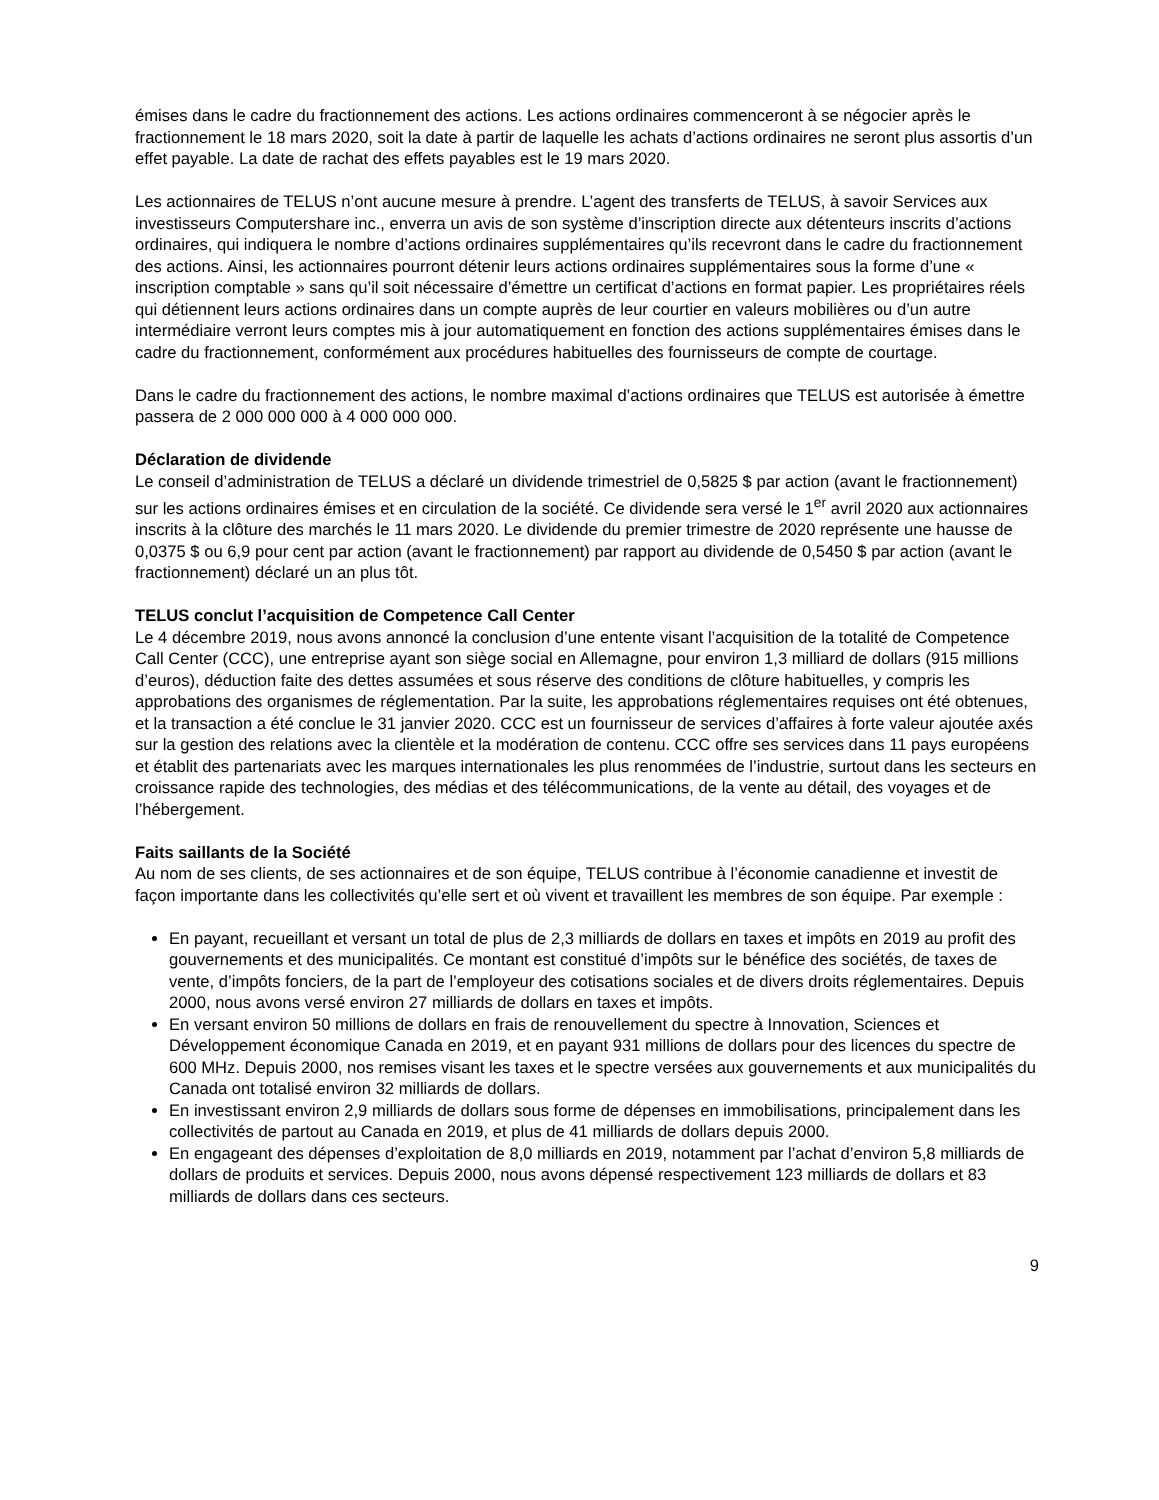émises dans le cadre du fractionnement des actions. Les actions ordinaires commenceront à se négocier après le fractionnement le 18 mars 2020, soit la date à partir de laquelle les achats d’actions ordinaires ne seront plus assortis d’un effet payable. La date de rachat des effets payables est le 19 mars 2020.
Les actionnaires de TELUS n’ont aucune mesure à prendre. L’agent des transferts de TELUS, à savoir Services aux investisseurs Computershare inc., enverra un avis de son système d’inscription directe aux détenteurs inscrits d’actions ordinaires, qui indiquera le nombre d’actions ordinaires supplémentaires qu’ils recevront dans le cadre du fractionnement des actions. Ainsi, les actionnaires pourront détenir leurs actions ordinaires supplémentaires sous la forme d’une « inscription comptable » sans qu’il soit nécessaire d’émettre un certificat d’actions en format papier. Les propriétaires réels qui détiennent leurs actions ordinaires dans un compte auprès de leur courtier en valeurs mobilières ou d’un autre intermédiaire verront leurs comptes mis à jour automatiquement en fonction des actions supplémentaires émises dans le cadre du fractionnement, conformément aux procédures habituelles des fournisseurs de compte de courtage.
Dans le cadre du fractionnement des actions, le nombre maximal d’actions ordinaires que TELUS est autorisée à émettre passera de 2 000 000 000 à 4 000 000 000.
Déclaration de dividende
Le conseil d’administration de TELUS a déclaré un dividende trimestriel de 0,5825 $ par action (avant le fractionnement) sur les actions ordinaires émises et en circulation de la société. Ce dividende sera versé le 1<sup>er</sup> avril 2020 aux actionnaires inscrits à la clôture des marchés le 11 mars 2020. Le dividende du premier trimestre de 2020 représente une hausse de 0,0375 $ ou 6,9 pour cent par action (avant le fractionnement) par rapport au dividende de 0,5450 $ par action (avant le fractionnement) déclaré un an plus tôt.
TELUS conclut l’acquisition de Competence Call Center
Le 4 décembre 2019, nous avons annoncé la conclusion d’une entente visant l’acquisition de la totalité de Competence Call Center (CCC), une entreprise ayant son siège social en Allemagne, pour environ 1,3 milliard de dollars (915 millions d’euros), déduction faite des dettes assumées et sous réserve des conditions de clôture habituelles, y compris les approbations des organismes de réglementation. Par la suite, les approbations réglementaires requises ont été obtenues, et la transaction a été conclue le 31 janvier 2020. CCC est un fournisseur de services d’affaires à forte valeur ajoutée axés sur la gestion des relations avec la clientèle et la modération de contenu. CCC offre ses services dans 11 pays européens et établit des partenariats avec les marques internationales les plus renommées de l’industrie, surtout dans les secteurs en croissance rapide des technologies, des médias et des télécommunications, de la vente au détail, des voyages et de l’hébergement.
Faits saillants de la Société
Au nom de ses clients, de ses actionnaires et de son équipe, TELUS contribue à l’économie canadienne et investit de façon importante dans les collectivités qu’elle sert et où vivent et travaillent les membres de son équipe. Par exemple :
En payant, recueillant et versant un total de plus de 2,3 milliards de dollars en taxes et impôts en 2019 au profit des gouvernements et des municipalités. Ce montant est constitué d’impôts sur le bénéfice des sociétés, de taxes de vente, d’impôts fonciers, de la part de l’employeur des cotisations sociales et de divers droits réglementaires. Depuis 2000, nous avons versé environ 27 milliards de dollars en taxes et impôts.
En versant environ 50 millions de dollars en frais de renouvellement du spectre à Innovation, Sciences et Développement économique Canada en 2019, et en payant 931 millions de dollars pour des licences du spectre de 600 MHz. Depuis 2000, nos remises visant les taxes et le spectre versées aux gouvernements et aux municipalités du Canada ont totalisé environ 32 milliards de dollars.
En investissant environ 2,9 milliards de dollars sous forme de dépenses en immobilisations, principalement dans les collectivités de partout au Canada en 2019, et plus de 41 milliards de dollars depuis 2000.
En engageant des dépenses d’exploitation de 8,0 milliards en 2019, notamment par l’achat d’environ 5,8 milliards de dollars de produits et services. Depuis 2000, nous avons dépensé respectivement 123 milliards de dollars et 83 milliards de dollars dans ces secteurs.
9